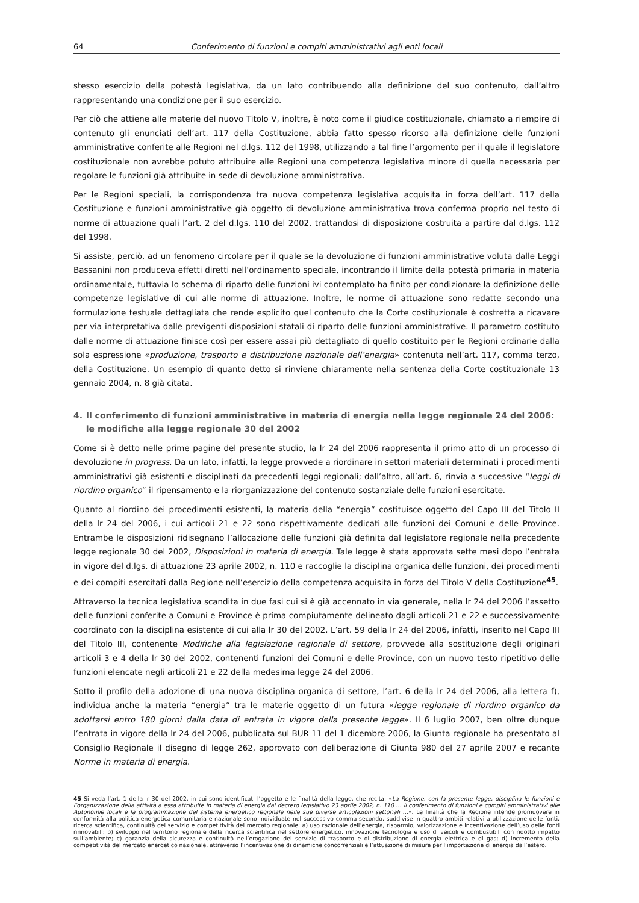64 Conferimento di funzioni e compiti amministrativi agli enti locali
stesso esercizio della potestà legislativa, da un lato contribuendo alla definizione del suo contenuto, dall’altro rappresentando una condizione per il suo esercizio.
Per ciò che attiene alle materie del nuovo Titolo V, inoltre, è noto come il giudice costituzionale, chiamato a riempire di contenuto gli enunciati dell’art. 117 della Costituzione, abbia fatto spesso ricorso alla definizione delle funzioni amministrative conferite alle Regioni nel d.lgs. 112 del 1998, utilizzando a tal fine l’argomento per il quale il legislatore costituzionale non avrebbe potuto attribuire alle Regioni una competenza legislativa minore di quella necessaria per regolare le funzioni già attribuite in sede di devoluzione amministrativa.
Per le Regioni speciali, la corrispondenza tra nuova competenza legislativa acquisita in forza dell’art. 117 della Costituzione e funzioni amministrative già oggetto di devoluzione amministrativa trova conferma proprio nel testo di norme di attuazione quali l’art. 2 del d.lgs. 110 del 2002, trattandosi di disposizione costruita a partire dal d.lgs. 112 del 1998.
Si assiste, perciò, ad un fenomeno circolare per il quale se la devoluzione di funzioni amministrative voluta dalle Leggi Bassanini non produceva effetti diretti nell’ordinamento speciale, incontrando il limite della potestà primaria in materia ordinamentale, tuttavia lo schema di riparto delle funzioni ivi contemplato ha finito per condizionare la definizione delle competenze legislative di cui alle norme di attuazione. Inoltre, le norme di attuazione sono redatte secondo una formulazione testuale dettagliata che rende esplicito quel contenuto che la Corte costituzionale è costretta a ricavare per via interpretativa dalle previgenti disposizioni statali di riparto delle funzioni amministrative. Il parametro costituto dalle norme di attuazione finisce così per essere assai più dettagliato di quello costituito per le Regioni ordinarie dalla sola espressione «produzione, trasporto e distribuzione nazionale dell’energia» contenuta nell’art. 117, comma terzo, della Costituzione. Un esempio di quanto detto si rinviene chiaramente nella sentenza della Corte costituzionale 13 gennaio 2004, n. 8 già citata.
4. Il conferimento di funzioni amministrative in materia di energia nella legge regionale 24 del 2006: le modifiche alla legge regionale 30 del 2002
Come si è detto nelle prime pagine del presente studio, la lr 24 del 2006 rappresenta il primo atto di un processo di devoluzione in progress. Da un lato, infatti, la legge provvede a riordinare in settori materiali determinati i procedimenti amministrativi già esistenti e disciplinati da precedenti leggi regionali; dall’altro, all’art. 6, rinvia a successive “leggi di riordino organico” il ripensamento e la riorganizzazione del contenuto sostanziale delle funzioni esercitate.
Quanto al riordino dei procedimenti esistenti, la materia della “energia” costituisce oggetto del Capo III del Titolo II della lr 24 del 2006, i cui articoli 21 e 22 sono rispettivamente dedicati alle funzioni dei Comuni e delle Province. Entrambe le disposizioni ridisegnano l’allocazione delle funzioni già definita dal legislatore regionale nella precedente legge regionale 30 del 2002, Disposizioni in materia di energia. Tale legge è stata approvata sette mesi dopo l’entrata in vigore del d.lgs. di attuazione 23 aprile 2002, n. 110 e raccoglie la disciplina organica delle funzioni, dei procedimenti e dei compiti esercitati dalla Regione nell’esercizio della competenza acquisita in forza del Titolo V della Costituzione<sup>45</sup>.
Attraverso la tecnica legislativa scandita in due fasi cui si è già accennato in via generale, nella lr 24 del 2006 l’assetto delle funzioni conferite a Comuni e Province è prima compiutamente delineato dagli articoli 21 e 22 e successivamente coordinato con la disciplina esistente di cui alla lr 30 del 2002. L’art. 59 della lr 24 del 2006, infatti, inserito nel Capo III del Titolo III, contenente Modifiche alla legislazione regionale di settore, provvede alla sostituzione degli originari articoli 3 e 4 della lr 30 del 2002, contenenti funzioni dei Comuni e delle Province, con un nuovo testo ripetitivo delle funzioni elencate negli articoli 21 e 22 della medesima legge 24 del 2006.
Sotto il profilo della adozione di una nuova disciplina organica di settore, l’art. 6 della lr 24 del 2006, alla lettera f), individua anche la materia “energia” tra le materie oggetto di un futura «legge regionale di riordino organico da adottarsi entro 180 giorni dalla data di entrata in vigore della presente legge». Il 6 luglio 2007, ben oltre dunque l’entrata in vigore della lr 24 del 2006, pubblicata sul BUR 11 del 1 dicembre 2006, la Giunta regionale ha presentato al Consiglio Regionale il disegno di legge 262, approvato con deliberazione di Giunta 980 del 27 aprile 2007 e recante Norme in materia di energia.
45 Si veda l’art. 1 della lr 30 del 2002, in cui sono identificati l’oggetto e le finalità della legge, che recita: «La Regione, con la presente legge, disciplina le funzioni e l’organizzazione della attività a essa attribuite in materia di energia dal decreto legislativo 23 aprile 2002, n. 110 … il conferimento di funzioni e compiti amministrativi alle Autonomie locali e la programmazione del sistema energetico regionale nelle sue diverse articolazioni settoriali …». Le finalità che la Regione intende promuovere in conformità alla politica energetica comunitaria e nazionale sono individuate nel successivo comma secondo, suddivise in quattro ambiti relativi a utilizzazione delle fonti, ricerca scientifica, continuità del servizio e competitività del mercato regionale: a) uso razionale dell’energia, risparmio, valorizzazione e incentivazione dell’uso delle fonti rinnovabili; b) sviluppo nel territorio regionale della ricerca scientifica nel settore energetico, innovazione tecnologia e uso di veicoli e combustibili con ridotto impatto sull’ambiente; c) garanzia della sicurezza e continuità nell’erogazione del servizio di trasporto e di distribuzione di energia elettrica e di gas; d) incremento della competitività del mercato energetico nazionale, attraverso l’incentivazione di dinamiche concorrenziali e l’attuazione di misure per l’importazione di energia dall’estero.